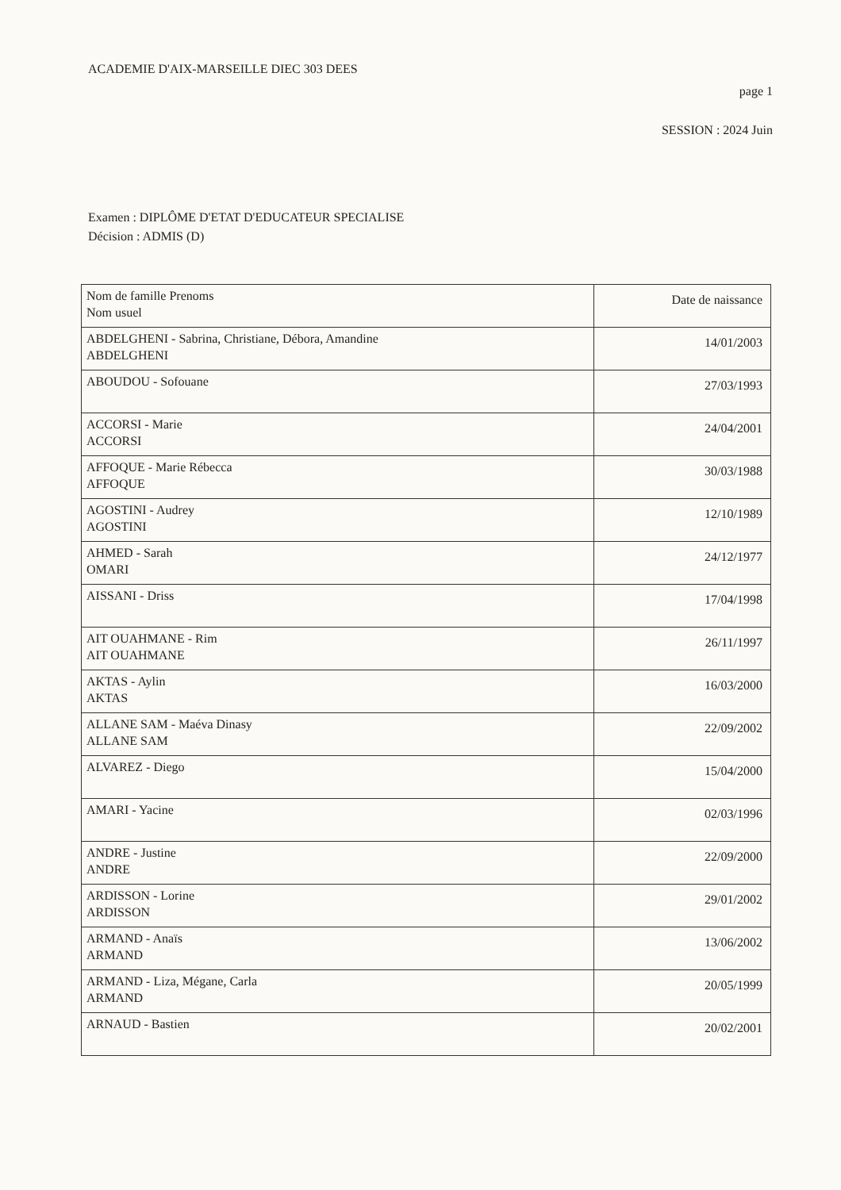ACADEMIE D'AIX-MARSEILLE DIEC 303 DEES
page 1
SESSION : 2024 Juin
Examen : DIPLÔME D'ETAT D'EDUCATEUR SPECIALISE
Décision : ADMIS (D)
| Nom de famille Prenoms Nom usuel | Date de naissance |
| --- | --- |
| ABDELGHENI - Sabrina, Christiane, Débora, Amandine ABDELGHENI | 14/01/2003 |
| ABOUDOU - Sofouane | 27/03/1993 |
| ACCORSI - Marie ACCORSI | 24/04/2001 |
| AFFOQUE - Marie Rébecca AFFOQUE | 30/03/1988 |
| AGOSTINI - Audrey AGOSTINI | 12/10/1989 |
| AHMED - Sarah OMARI | 24/12/1977 |
| AISSANI - Driss | 17/04/1998 |
| AIT OUAHMANE - Rim AIT OUAHMANE | 26/11/1997 |
| AKTAS - Aylin AKTAS | 16/03/2000 |
| ALLANE SAM - Maéva Dinasy ALLANE SAM | 22/09/2002 |
| ALVAREZ - Diego | 15/04/2000 |
| AMARI - Yacine | 02/03/1996 |
| ANDRE - Justine ANDRE | 22/09/2000 |
| ARDISSON - Lorine ARDISSON | 29/01/2002 |
| ARMAND - Anaïs ARMAND | 13/06/2002 |
| ARMAND - Liza, Mégane, Carla ARMAND | 20/05/1999 |
| ARNAUD - Bastien | 20/02/2001 |